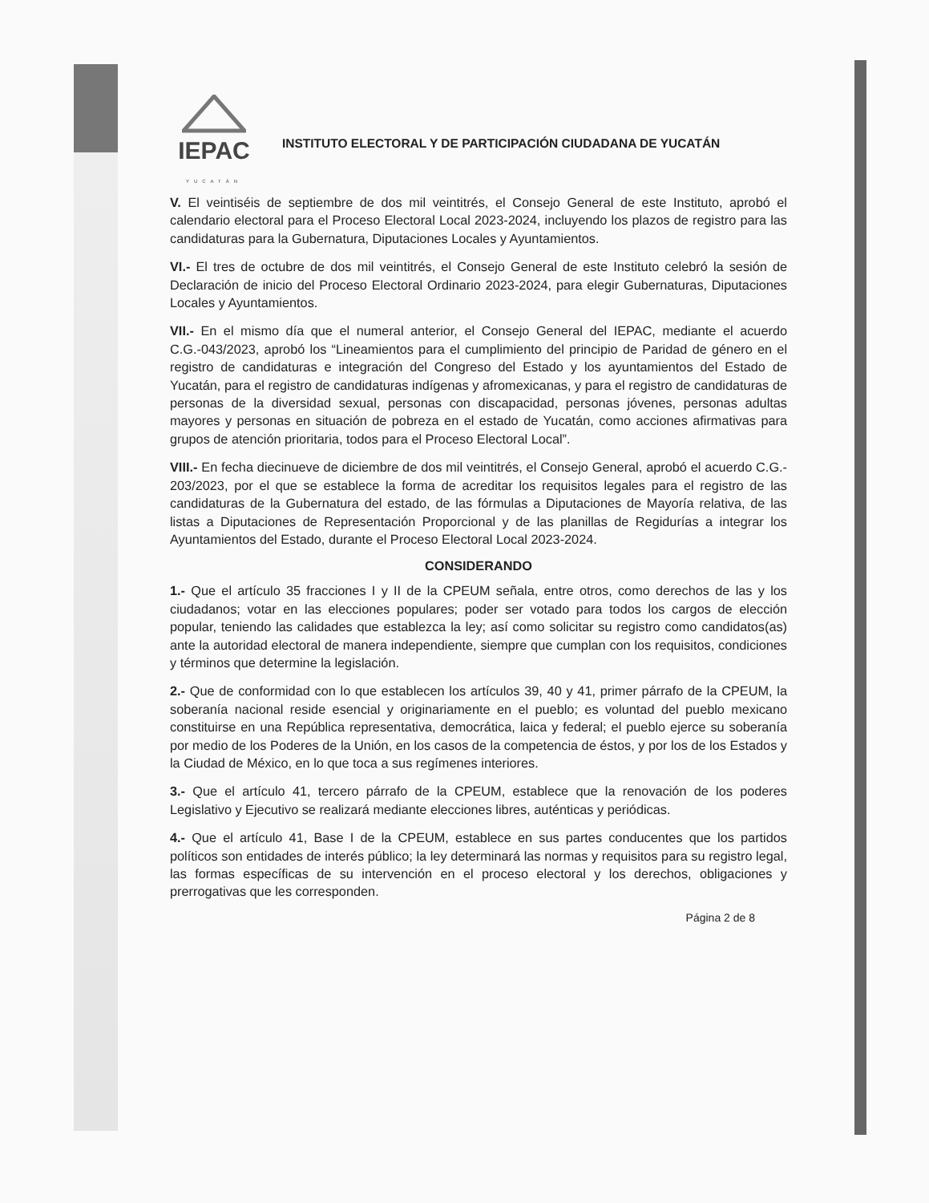IEPAC
YUCATÁN
INSTITUTO ELECTORAL Y DE PARTICIPACIÓN CIUDADANA DE YUCATÁN
V. El veintiséis de septiembre de dos mil veintitrés, el Consejo General de este Instituto, aprobó el calendario electoral para el Proceso Electoral Local 2023-2024, incluyendo los plazos de registro para las candidaturas para la Gubernatura, Diputaciones Locales y Ayuntamientos.
VI.- El tres de octubre de dos mil veintitrés, el Consejo General de este Instituto celebró la sesión de Declaración de inicio del Proceso Electoral Ordinario 2023-2024, para elegir Gubernaturas, Diputaciones Locales y Ayuntamientos.
VII.- En el mismo día que el numeral anterior, el Consejo General del IEPAC, mediante el acuerdo C.G.-043/2023, aprobó los “Lineamientos para el cumplimiento del principio de Paridad de género en el registro de candidaturas e integración del Congreso del Estado y los ayuntamientos del Estado de Yucatán, para el registro de candidaturas indígenas y afromexicanas, y para el registro de candidaturas de personas de la diversidad sexual, personas con discapacidad, personas jóvenes, personas adultas mayores y personas en situación de pobreza en el estado de Yucatán, como acciones afirmativas para grupos de atención prioritaria, todos para el Proceso Electoral Local”.
VIII.- En fecha diecinueve de diciembre de dos mil veintitrés, el Consejo General, aprobó el acuerdo C.G.- 203/2023, por el que se establece la forma de acreditar los requisitos legales para el registro de las candidaturas de la Gubernatura del estado, de las fórmulas a Diputaciones de Mayoría relativa, de las listas a Diputaciones de Representación Proporcional y de las planillas de Regidurías a integrar los Ayuntamientos del Estado, durante el Proceso Electoral Local 2023-2024.
CONSIDERANDO
1.- Que el artículo 35 fracciones I y II de la CPEUM señala, entre otros, como derechos de las y los ciudadanos; votar en las elecciones populares; poder ser votado para todos los cargos de elección popular, teniendo las calidades que establezca la ley; así como solicitar su registro como candidatos(as) ante la autoridad electoral de manera independiente, siempre que cumplan con los requisitos, condiciones y términos que determine la legislación.
2.- Que de conformidad con lo que establecen los artículos 39, 40 y 41, primer párrafo de la CPEUM, la soberanía nacional reside esencial y originariamente en el pueblo; es voluntad del pueblo mexicano constituirse en una República representativa, democrática, laica y federal; el pueblo ejerce su soberanía por medio de los Poderes de la Unión, en los casos de la competencia de éstos, y por los de los Estados y la Ciudad de México, en lo que toca a sus regímenes interiores.
3.- Que el artículo 41, tercero párrafo de la CPEUM, establece que la renovación de los poderes Legislativo y Ejecutivo se realizará mediante elecciones libres, auténticas y periódicas.
4.- Que el artículo 41, Base I de la CPEUM, establece en sus partes conducentes que los partidos políticos son entidades de interés público; la ley determinará las normas y requisitos para su registro legal, las formas específicas de su intervención en el proceso electoral y los derechos, obligaciones y prerrogativas que les corresponden.
Página 2 de 8